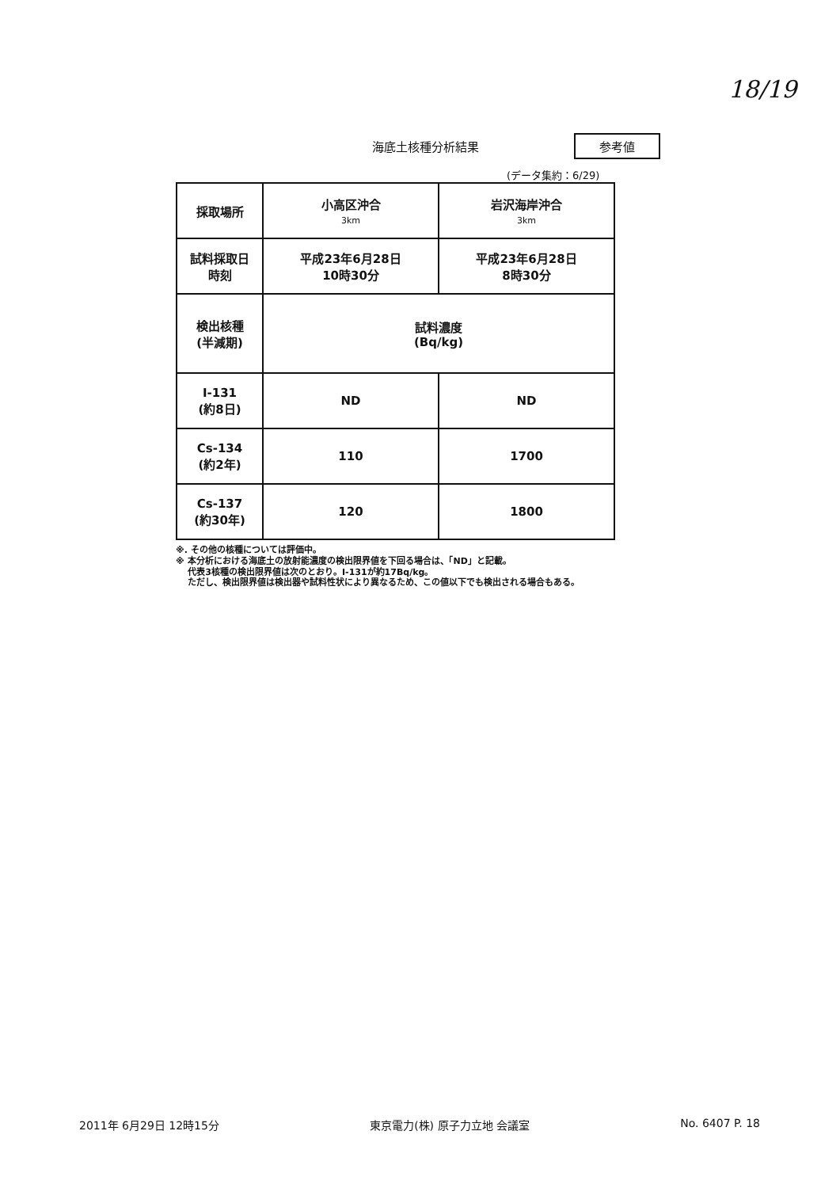18/19
海底土核種分析結果 参考値
(データ集約：6/29)
| 採取場所 | 小高区沖合 3km | 岩沢海岸沖合 3km |
| 試料採取日 時刻 | 平成23年6月28日 10時30分 | 平成23年6月28日 8時30分 |
| 検出核種 (半減期) | 試料濃度 (Bq/kg) | |
| I-131 (約8日) | ND | ND |
| Cs-134 (約2年) | 110 | 1700 |
| Cs-137 (約30年) | 120 | 1800 |
※. その他の核種については評価中。
※ 本分析における海底土の放射能濃度の検出限界値を下回る場合は、「ND」と記載。
代表3核種の検出限界値は次のとおり。I-131が約17Bq/kg。
ただし、検出限界値は検出器や試料性状により異なるため、この値以下でも検出される場合もある。
2011年 6月29日 12時15分 東京電力(株) 原子力立地 会議室 No. 6407 P. 18